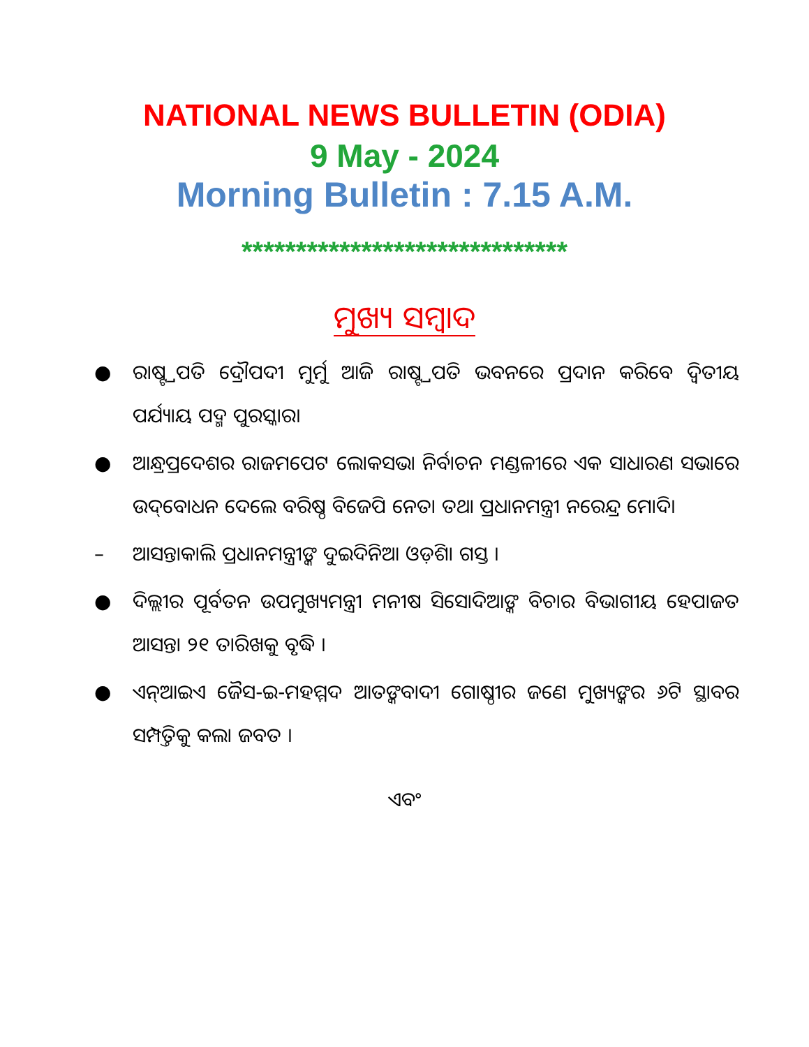NATIONAL NEWS BULLETIN (ODIA)
9 May - 2024
Morning Bulletin : 7.15 A.M.
******************************
ମୁଖ୍ୟ ସମ୍ବାଦ
● ରାଷ୍ଟ୍ରପତି ଦ୍ରୌପଦୀ ମୁର୍ମୁ ଆଜି ରାଷ୍ଟ୍ରପତି ଭବନରେ ପ୍ରଦାନ କରିବେ ଦ୍ୱିତୀୟ ପର୍ଯ୍ୟାୟ ପଦ୍ମ ପୁରସ୍କାର।
● ଆନ୍ଧ୍ରପ୍ରଦେଶର ରାଜମପେଟ ଲୋକସଭା ନିର୍ବାଚନ ମଣ୍ଡଳୀରେ ଏକ ସାଧାରଣ ସଭାରେ ଉଦ୍‌ବୋଧନ ଦେଲେ ବରିଷ୍ଠ ବିଜେପି ନେତା ତଥା ପ୍ରଧାନମନ୍ତ୍ରୀ ନରେନ୍ଦ୍ର ମୋଦି।
– ଆସନ୍ତାକାଲି ପ୍ରଧାନମନ୍ତ୍ରୀଙ୍କ ଦୁଇଦିନିଆ ଓଡ଼ିଶା ଗସ୍ତ ।
● ଦିଲ୍ଲୀର ପୂର୍ବତନ ଉପମୁଖ୍ୟମନ୍ତ୍ରୀ ମନୀଷ ସିସୋଦିଆଙ୍କ ବିଚାର ବିଭାଗୀୟ ହେପାଜତ ଆସନ୍ତା ୨୧ ତାରିଖକୁ ବୃଦ୍ଧି ।
● ଏନ୍‌ଆଇଏ ଜୈସ-ଇ-ମହମ୍ମଦ ଆତଙ୍କବାଦୀ ଗୋଷ୍ଠୀର ଜଣେ ମୁଖ୍ୟଙ୍କର ୬ଟି ସ୍ଥାବର ସମ୍ପତ୍ତିକୁ କଲା ଜବତ ।
ଏବଂ